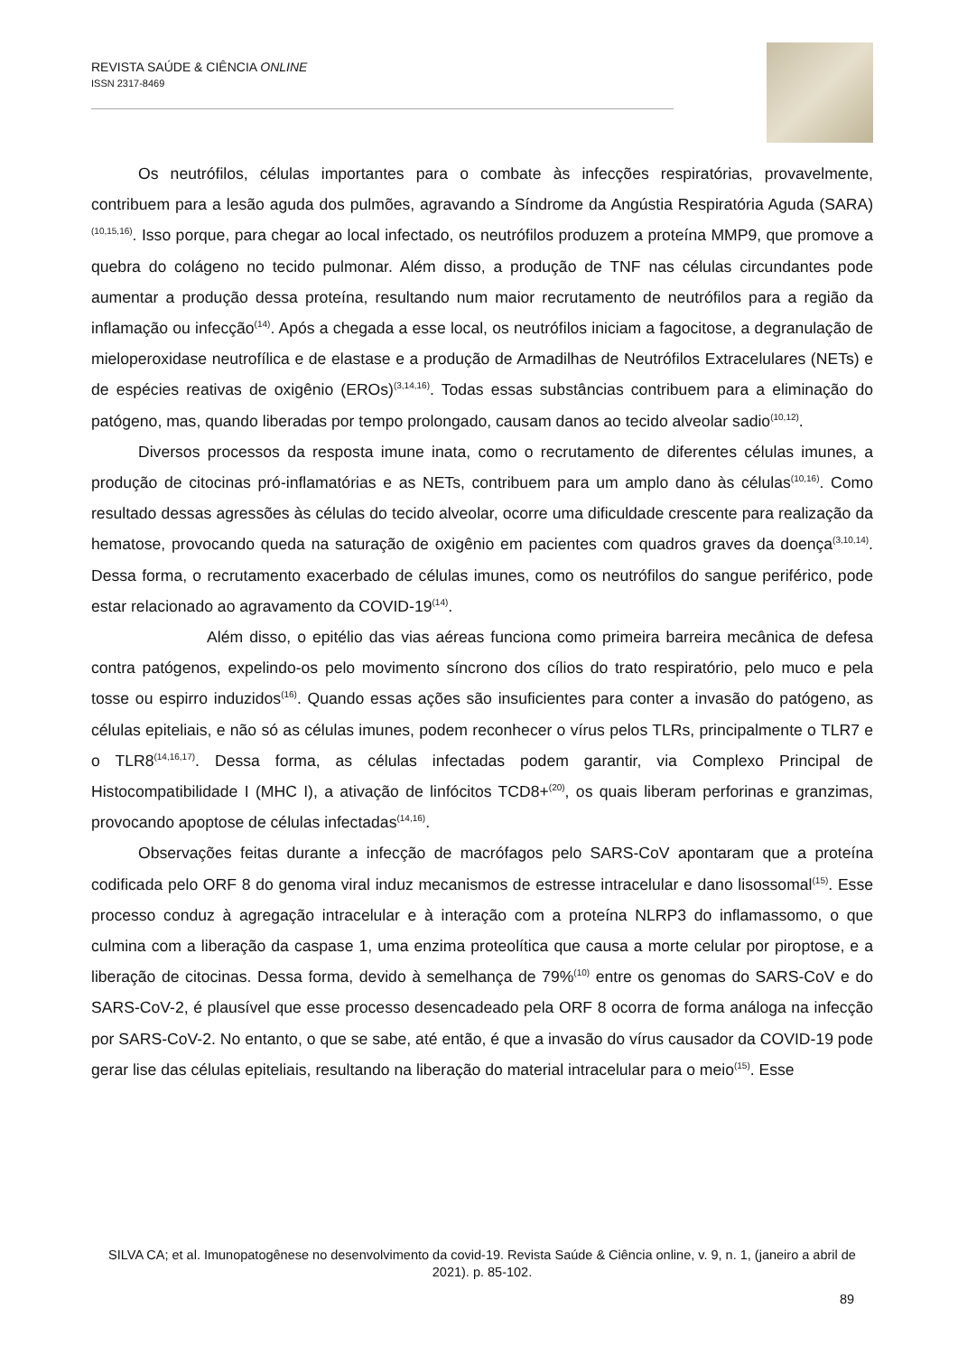REVISTA SAÚDE & CIÊNCIA ONLINE
ISSN 2317-8469
Os neutrófilos, células importantes para o combate às infecções respiratórias, provavelmente, contribuem para a lesão aguda dos pulmões, agravando a Síndrome da Angústia Respiratória Aguda (SARA)<sup>(10,15,16)</sup>. Isso porque, para chegar ao local infectado, os neutrófilos produzem a proteína MMP9, que promove a quebra do colágeno no tecido pulmonar. Além disso, a produção de TNF nas células circundantes pode aumentar a produção dessa proteína, resultando num maior recrutamento de neutrófilos para a região da inflamação ou infecção<sup>(14)</sup>. Após a chegada a esse local, os neutrófilos iniciam a fagocitose, a degranulação de mieloperoxidase neutrofílica e de elastase e a produção de Armadilhas de Neutrófilos Extracelulares (NETs) e de espécies reativas de oxigênio (EROs)<sup>(3,14,16)</sup>. Todas essas substâncias contribuem para a eliminação do patógeno, mas, quando liberadas por tempo prolongado, causam danos ao tecido alveolar sadio<sup>(10,12)</sup>.
Diversos processos da resposta imune inata, como o recrutamento de diferentes células imunes, a produção de citocinas pró-inflamatórias e as NETs, contribuem para um amplo dano às células<sup>(10,16)</sup>. Como resultado dessas agressões às células do tecido alveolar, ocorre uma dificuldade crescente para realização da hematose, provocando queda na saturação de oxigênio em pacientes com quadros graves da doença<sup>(3,10,14)</sup>. Dessa forma, o recrutamento exacerbado de células imunes, como os neutrófilos do sangue periférico, pode estar relacionado ao agravamento da COVID-19<sup>(14)</sup>.
Além disso, o epitélio das vias aéreas funciona como primeira barreira mecânica de defesa contra patógenos, expelindo-os pelo movimento síncrono dos cílios do trato respiratório, pelo muco e pela tosse ou espirro induzidos<sup>(16)</sup>. Quando essas ações são insuficientes para conter a invasão do patógeno, as células epiteliais, e não só as células imunes, podem reconhecer o vírus pelos TLRs, principalmente o TLR7 e o TLR8<sup>(14,16,17)</sup>. Dessa forma, as células infectadas podem garantir, via Complexo Principal de Histocompatibilidade I (MHC I), a ativação de linfócitos TCD8+<sup>(20)</sup>, os quais liberam perforinas e granzimas, provocando apoptose de células infectadas<sup>(14,16)</sup>.
Observações feitas durante a infecção de macrófagos pelo SARS-CoV apontaram que a proteína codificada pelo ORF 8 do genoma viral induz mecanismos de estresse intracelular e dano lisossomal<sup>(15)</sup>. Esse processo conduz à agregação intracelular e à interação com a proteína NLRP3 do inflamassomo, o que culmina com a liberação da caspase 1, uma enzima proteolítica que causa a morte celular por piroptose, e a liberação de citocinas. Dessa forma, devido à semelhança de 79%<sup>(10)</sup> entre os genomas do SARS-CoV e do SARS-CoV-2, é plausível que esse processo desencadeado pela ORF 8 ocorra de forma análoga na infecção por SARS-CoV-2. No entanto, o que se sabe, até então, é que a invasão do vírus causador da COVID-19 pode gerar lise das células epiteliais, resultando na liberação do material intracelular para o meio<sup>(15)</sup>. Esse
SILVA CA; et al. Imunopatogênese no desenvolvimento da covid-19. Revista Saúde & Ciência online, v. 9, n. 1, (janeiro a abril de 2021). p. 85-102.
89